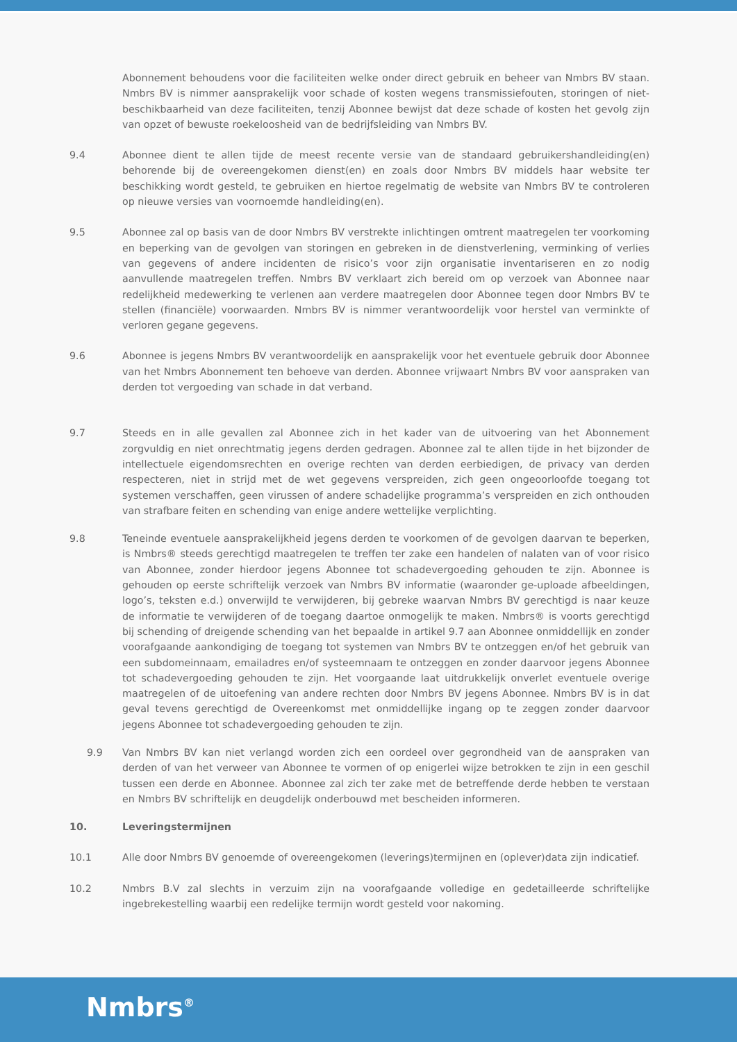Abonnement behoudens voor die faciliteiten welke onder direct gebruik en beheer van Nmbrs BV staan. Nmbrs BV is nimmer aansprakelijk voor schade of kosten wegens transmissiefouten, storingen of niet-beschikbaarheid van deze faciliteiten, tenzij Abonnee bewijst dat deze schade of kosten het gevolg zijn van opzet of bewuste roekeloosheid van de bedrijfsleiding van Nmbrs BV.
9.4 Abonnee dient te allen tijde de meest recente versie van de standaard gebruikershandleiding(en) behorende bij de overeengekomen dienst(en) en zoals door Nmbrs BV middels haar website ter beschikking wordt gesteld, te gebruiken en hiertoe regelmatig de website van Nmbrs BV te controleren op nieuwe versies van voornoemde handleiding(en).
9.5 Abonnee zal op basis van de door Nmbrs BV verstrekte inlichtingen omtrent maatregelen ter voorkoming en beperking van de gevolgen van storingen en gebreken in de dienstverlening, verminking of verlies van gegevens of andere incidenten de risico’s voor zijn organisatie inventariseren en zo nodig aanvullende maatregelen treffen. Nmbrs BV verklaart zich bereid om op verzoek van Abonnee naar redelijkheid medewerking te verlenen aan verdere maatregelen door Abonnee tegen door Nmbrs BV te stellen (financiële) voorwaarden. Nmbrs BV is nimmer verantwoordelijk voor herstel van verminkte of verloren gegane gegevens.
9.6 Abonnee is jegens Nmbrs BV verantwoordelijk en aansprakelijk voor het eventuele gebruik door Abonnee van het Nmbrs Abonnement ten behoeve van derden. Abonnee vrijwaart Nmbrs BV voor aanspraken van derden tot vergoeding van schade in dat verband.
9.7 Steeds en in alle gevallen zal Abonnee zich in het kader van de uitvoering van het Abonnement zorgvuldig en niet onrechtmatig jegens derden gedragen. Abonnee zal te allen tijde in het bijzonder de intellectuele eigendomsrechten en overige rechten van derden eerbiedigen, de privacy van derden respecteren, niet in strijd met de wet gegevens verspreiden, zich geen ongeoorloofde toegang tot systemen verschaffen, geen virussen of andere schadelijke programma’s verspreiden en zich onthouden van strafbare feiten en schending van enige andere wettelijke verplichting.
9.8 Teneinde eventuele aansprakelijkheid jegens derden te voorkomen of de gevolgen daarvan te beperken, is Nmbrs® steeds gerechtigd maatregelen te treffen ter zake een handelen of nalaten van of voor risico van Abonnee, zonder hierdoor jegens Abonnee tot schadevergoeding gehouden te zijn. Abonnee is gehouden op eerste schriftelijk verzoek van Nmbrs BV informatie (waaronder ge-uploade afbeeldingen, logo’s, teksten e.d.) onverwijld te verwijderen, bij gebreke waarvan Nmbrs BV gerechtigd is naar keuze de informatie te verwijderen of de toegang daartoe onmogelijk te maken. Nmbrs® is voorts gerechtigd bij schending of dreigende schending van het bepaalde in artikel 9.7 aan Abonnee onmiddellijk en zonder voorafgaande aankondiging de toegang tot systemen van Nmbrs BV te ontzeggen en/of het gebruik van een subdomeinnaam, emailadres en/of systeemnaam te ontzeggen en zonder daarvoor jegens Abonnee tot schadevergoeding gehouden te zijn. Het voorgaande laat uitdrukkelijk onverlet eventuele overige maatregelen of de uitoefening van andere rechten door Nmbrs BV jegens Abonnee. Nmbrs BV is in dat geval tevens gerechtigd de Overeenkomst met onmiddellijke ingang op te zeggen zonder daarvoor jegens Abonnee tot schadevergoeding gehouden te zijn.
9.9 Van Nmbrs BV kan niet verlangd worden zich een oordeel over gegrondheid van de aanspraken van derden of van het verweer van Abonnee te vormen of op enigerlei wijze betrokken te zijn in een geschil tussen een derde en Abonnee. Abonnee zal zich ter zake met de betreffende derde hebben te verstaan en Nmbrs BV schriftelijk en deugdelijk onderbouwd met bescheiden informeren.
10. Leveringstermijnen
10.1 Alle door Nmbrs BV genoemde of overeengekomen (leverings)termijnen en (oplever)data zijn indicatief.
10.2 Nmbrs B.V zal slechts in verzuim zijn na voorafgaande volledige en gedetailleerde schriftelijke ingebrekestelling waarbij een redelijke termijn wordt gesteld voor nakoming.
Nmbrs<sup>®</sup>